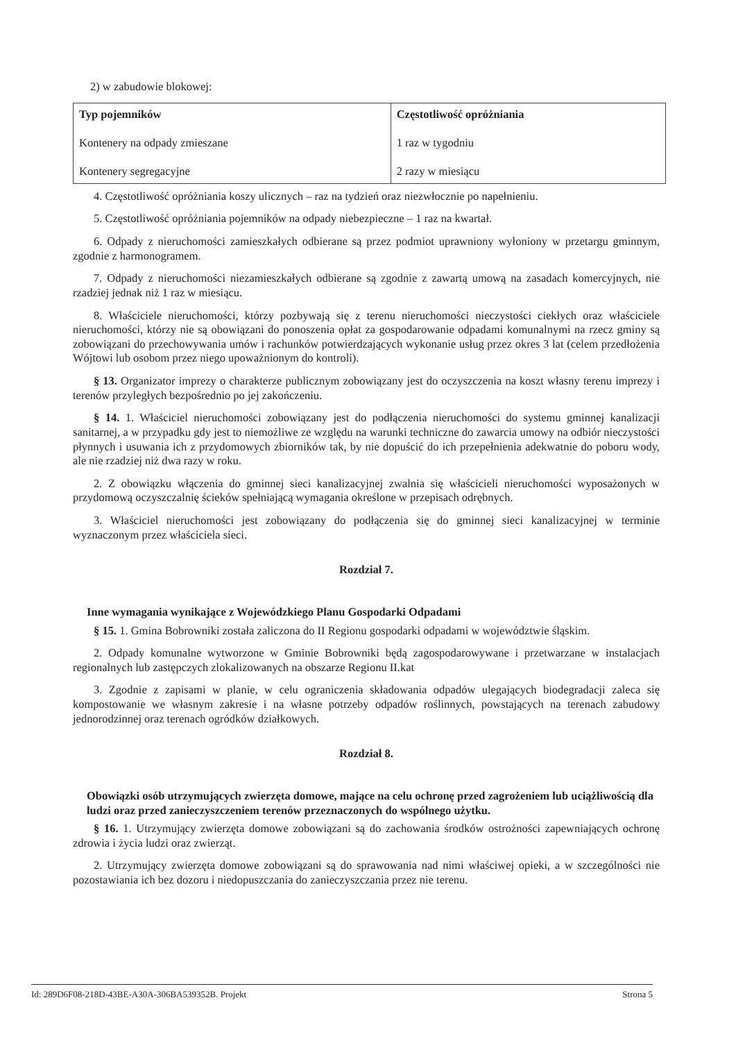2) w zabudowie blokowej:
| Typ pojemników Kontenery na odpady zmieszane Kontenery segregacyjne | Częstotliwość opróżniania 1 raz w tygodniu 2 razy w miesiącu |
4. Częstotliwość opróżniania koszy ulicznych – raz na tydzień oraz niezwłocznie po napełnieniu.
5. Częstotliwość opróżniania pojemników na odpady niebezpieczne – 1 raz na kwartał.
6. Odpady z nieruchomości zamieszkałych odbierane są przez podmiot uprawniony wyłoniony w przetargu gminnym, zgodnie z harmonogramem.
7. Odpady z nieruchomości niezamieszkałych odbierane są zgodnie z zawartą umową na zasadach komercyjnych, nie rzadziej jednak niż 1 raz w miesiącu.
8. Właściciele nieruchomości, którzy pozbywają się z terenu nieruchomości nieczystości ciekłych oraz właściciele nieruchomości, którzy nie są obowiązani do ponoszenia opłat za gospodarowanie odpadami komunalnymi na rzecz gminy są zobowiązani do przechowywania umów i rachunków potwierdzających wykonanie usług przez okres 3 lat (celem przedłożenia Wójtowi lub osobom przez niego upoważnionym do kontroli).
§ 13. Organizator imprezy o charakterze publicznym zobowiązany jest do oczyszczenia na koszt własny terenu imprezy i terenów przyległych bezpośrednio po jej zakończeniu.
§ 14. 1. Właściciel nieruchomości zobowiązany jest do podłączenia nieruchomości do systemu gminnej kanalizacji sanitarnej, a w przypadku gdy jest to niemożliwe ze względu na warunki techniczne do zawarcia umowy na odbiór nieczystości płynnych i usuwania ich z przydomowych zbiorników tak, by nie dopuścić do ich przepełnienia adekwatnie do poboru wody, ale nie rzadziej niż dwa razy w roku.
2. Z obowiązku włączenia do gminnej sieci kanalizacyjnej zwalnia się właścicieli nieruchomości wyposażonych w przydomową oczyszczalnię ścieków spełniającą wymagania określone w przepisach odrębnych.
3. Właściciel nieruchomości jest zobowiązany do podłączenia się do gminnej sieci kanalizacyjnej w terminie wyznaczonym przez właściciela sieci.
Rozdział 7.
Inne wymagania wynikające z Wojewódzkiego Planu Gospodarki Odpadami
§ 15. 1. Gmina Bobrowniki została zaliczona do II Regionu gospodarki odpadami w województwie śląskim.
2. Odpady komunalne wytworzone w Gminie Bobrowniki będą zagospodarowywane i przetwarzane w instalacjach regionalnych lub zastępczych zlokalizowanych na obszarze Regionu II.kat
3. Zgodnie z zapisami w planie, w celu ograniczenia składowania odpadów ulegających biodegradacji zaleca się kompostowanie we własnym zakresie i na własne potrzeby odpadów roślinnych, powstających na terenach zabudowy jednorodzinnej oraz terenach ogródków działkowych.
Rozdział 8.
Obowiązki osób utrzymujących zwierzęta domowe, mające na celu ochronę przed zagrożeniem lub uciążliwością dla ludzi oraz przed zanieczyszczeniem terenów przeznaczonych do wspólnego użytku.
§ 16. 1. Utrzymujący zwierzęta domowe zobowiązani są do zachowania środków ostrożności zapewniających ochronę zdrowia i życia ludzi oraz zwierząt.
2. Utrzymujący zwierzęta domowe zobowiązani są do sprawowania nad nimi właściwej opieki, a w szczególności nie pozostawiania ich bez dozoru i niedopuszczania do zanieczyszczania przez nie terenu.
Id: 289D6F08-218D-43BE-A30A-306BA539352B. Projekt Strona 5